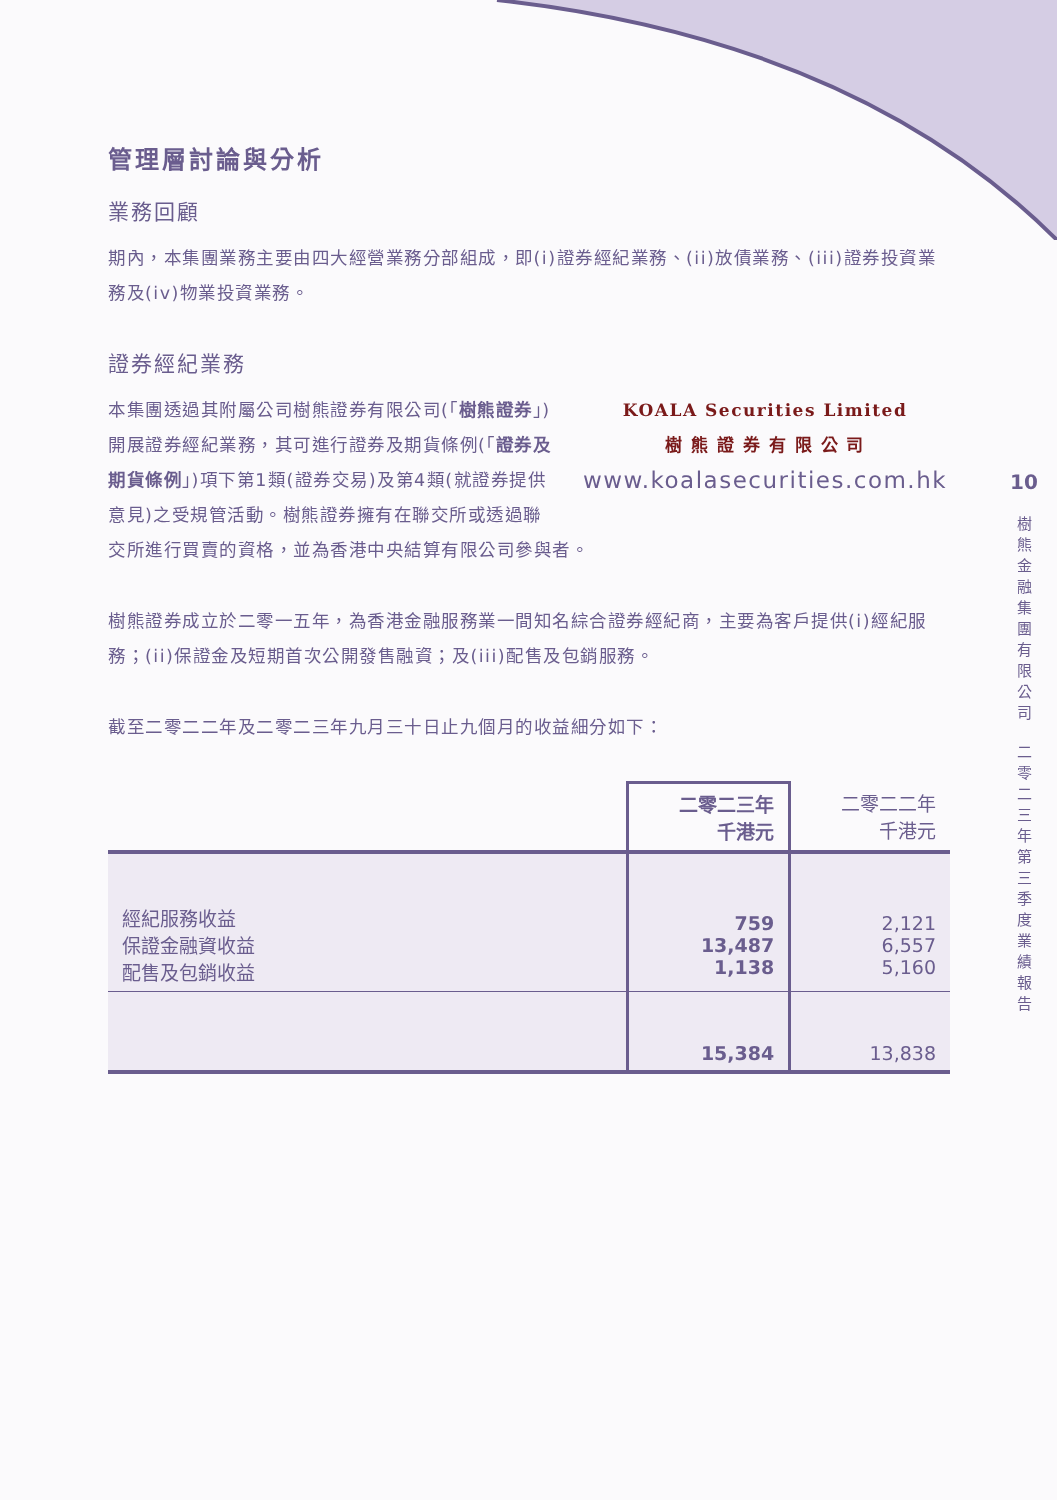管理層討論與分析
業務回顧
期內，本集團業務主要由四大經營業務分部組成，即(i)證券經紀業務、(ii)放債業務、(iii)證券投資業務及(iv)物業投資業務。
證券經紀業務
KOALA Securities Limited
樹 熊 證 券 有 限 公 司
www.koalasecurities.com.hk 本集團透過其附屬公司樹熊證券有限公司(「樹熊證券」)開展證券經紀業務，其可進行證券及期貨條例(「證券及期貨條例」)項下第1類(證券交易)及第4類(就證券提供意見)之受規管活動。樹熊證券擁有在聯交所或透過聯交所進行買賣的資格，並為香港中央結算有限公司參與者。
樹熊證券成立於二零一五年，為香港金融服務業一間知名綜合證券經紀商，主要為客戶提供(i)經紀服務；(ii)保證金及短期首次公開發售融資；及(iii)配售及包銷服務。
截至二零二二年及二零二三年九月三十日止九個月的收益細分如下：
| | 二零二三年 千港元 | 二零二二年 千港元 |
| --- | --- | --- |
| 經紀服務收益 保證金融資收益 配售及包銷收益 | 759 13,487 1,138 | 2,121 6,557 5,160 |
| | 15,384 | 13,838 |
10
樹
熊
金
融
集
團
有
限
公
司
二
零
二
三
年
第
三
季
度
業
績
報
告